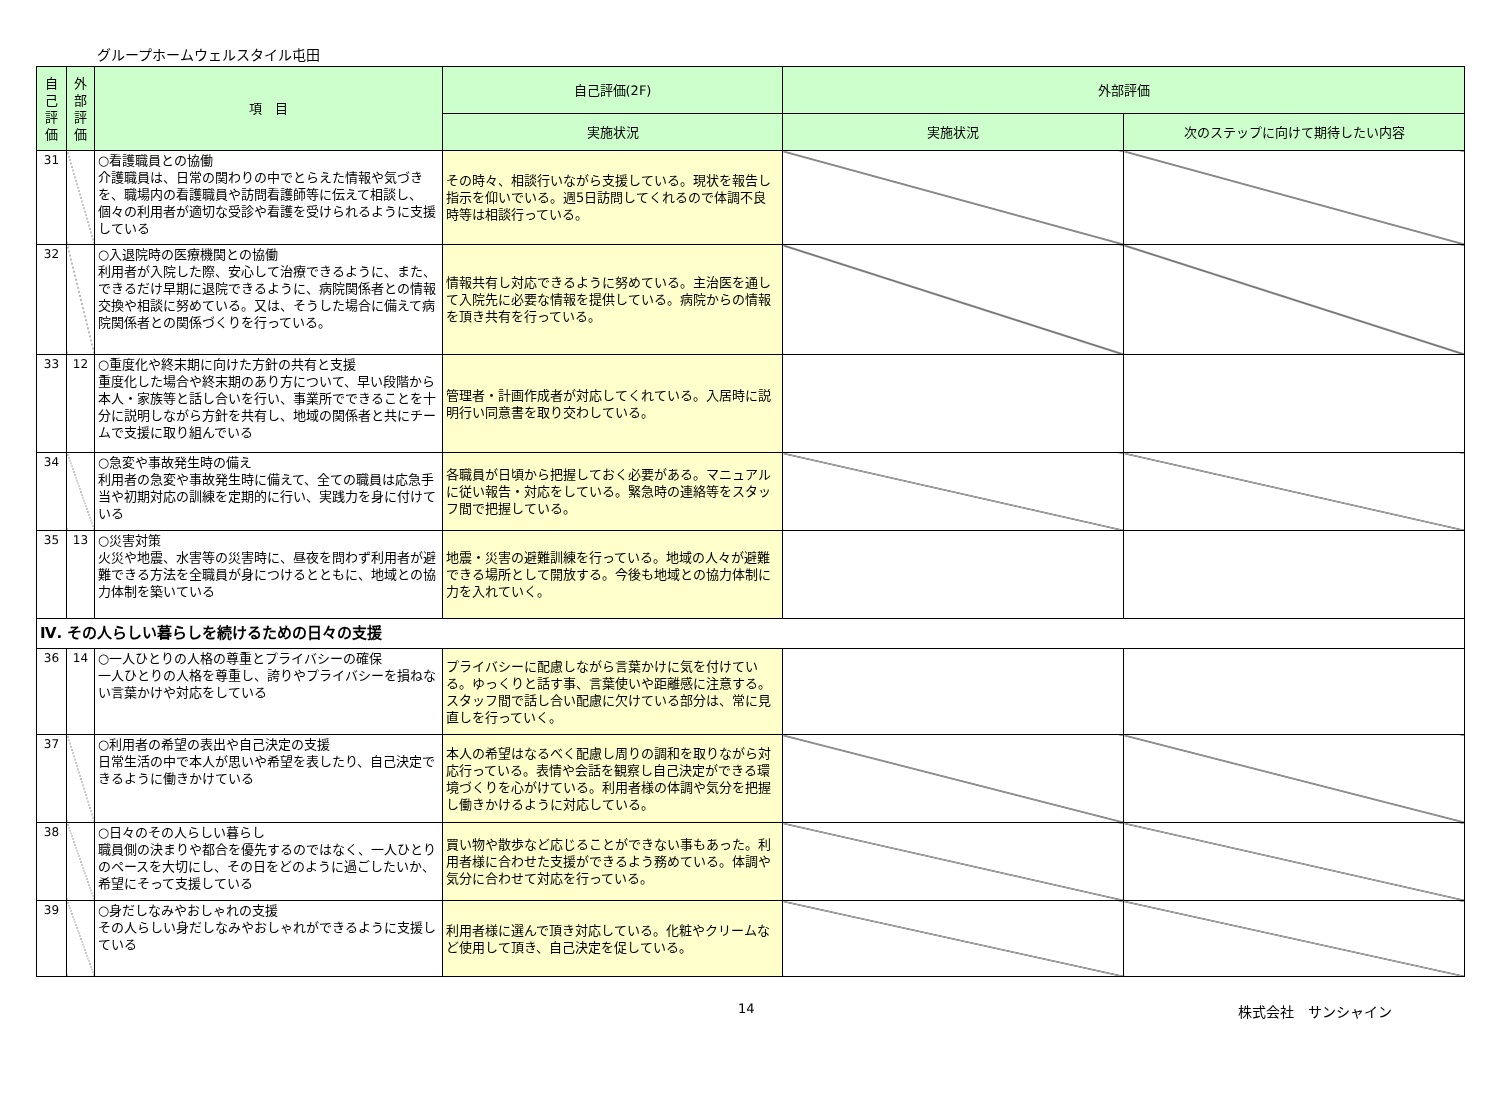グループホームウェルスタイル屯田
| 自 己 評 価 | 外 部 評 価 | 項 目 | 自己評価(2F) | 外部評価 | |
| --- | --- | --- | --- | --- | --- |
| | | | 実施状況 | 実施状況 | 次のステップに向けて期待したい内容 |
| 31 | | ○看護職員との協働 介護職員は、日常の関わりの中でとらえた情報や気づきを、職場内の看護職員や訪問看護師等に伝えて相談し、個々の利用者が適切な受診や看護を受けられるように支援している | その時々、相談行いながら支援している。現状を報告し指示を仰いでいる。週5日訪問してくれるので体調不良時等は相談行っている。 | | |
| 32 | | ○入退院時の医療機関との協働 利用者が入院した際、安心して治療できるように、また、できるだけ早期に退院できるように、病院関係者との情報交換や相談に努めている。又は、そうした場合に備えて病院関係者との関係づくりを行っている。 | 情報共有し対応できるように努めている。主治医を通して入院先に必要な情報を提供している。病院からの情報を頂き共有を行っている。 | | |
| 33 | 12 | ○重度化や終末期に向けた方針の共有と支援 重度化した場合や終末期のあり方について、早い段階から本人・家族等と話し合いを行い、事業所でできることを十分に説明しながら方針を共有し、地域の関係者と共にチームで支援に取り組んでいる | 管理者・計画作成者が対応してくれている。入居時に説明行い同意書を取り交わしている。 | | |
| 34 | | ○急変や事故発生時の備え 利用者の急変や事故発生時に備えて、全ての職員は応急手当や初期対応の訓練を定期的に行い、実践力を身に付けている | 各職員が日頃から把握しておく必要がある。マニュアルに従い報告・対応をしている。緊急時の連絡等をスタッフ間で把握している。 | | |
| 35 | 13 | ○災害対策 火災や地震、水害等の災害時に、昼夜を問わず利用者が避難できる方法を全職員が身につけるとともに、地域との協力体制を築いている | 地震・災害の避難訓練を行っている。地域の人々が避難できる場所として開放する。今後も地域との協力体制に力を入れていく。 | | |
| Ⅳ. その人らしい暮らしを続けるための日々の支援 | | | | | |
| 36 | 14 | ○一人ひとりの人格の尊重とプライバシーの確保 一人ひとりの人格を尊重し、誇りやプライバシーを損ねない言葉かけや対応をしている | プライバシーに配慮しながら言葉かけに気を付けている。ゆっくりと話す事、言葉使いや距離感に注意する。スタッフ間で話し合い配慮に欠けている部分は、常に見直しを行っていく。 | | |
| 37 | | ○利用者の希望の表出や自己決定の支援 日常生活の中で本人が思いや希望を表したり、自己決定できるように働きかけている | 本人の希望はなるべく配慮し周りの調和を取りながら対応行っている。表情や会話を観察し自己決定ができる環境づくりを心がけている。利用者様の体調や気分を把握し働きかけるように対応している。 | | |
| 38 | | ○日々のその人らしい暮らし 職員側の決まりや都合を優先するのではなく、一人ひとりのペースを大切にし、その日をどのように過ごしたいか、希望にそって支援している | 買い物や散歩など応じることができない事もあった。利用者様に合わせた支援ができるよう務めている。体調や気分に合わせて対応を行っている。 | | |
| 39 | | ○身だしなみやおしゃれの支援 その人らしい身だしなみやおしゃれができるように支援している | 利用者様に選んで頂き対応している。化粧やクリームなど使用して頂き、自己決定を促している。 | | |
14 株式会社　サンシャイン